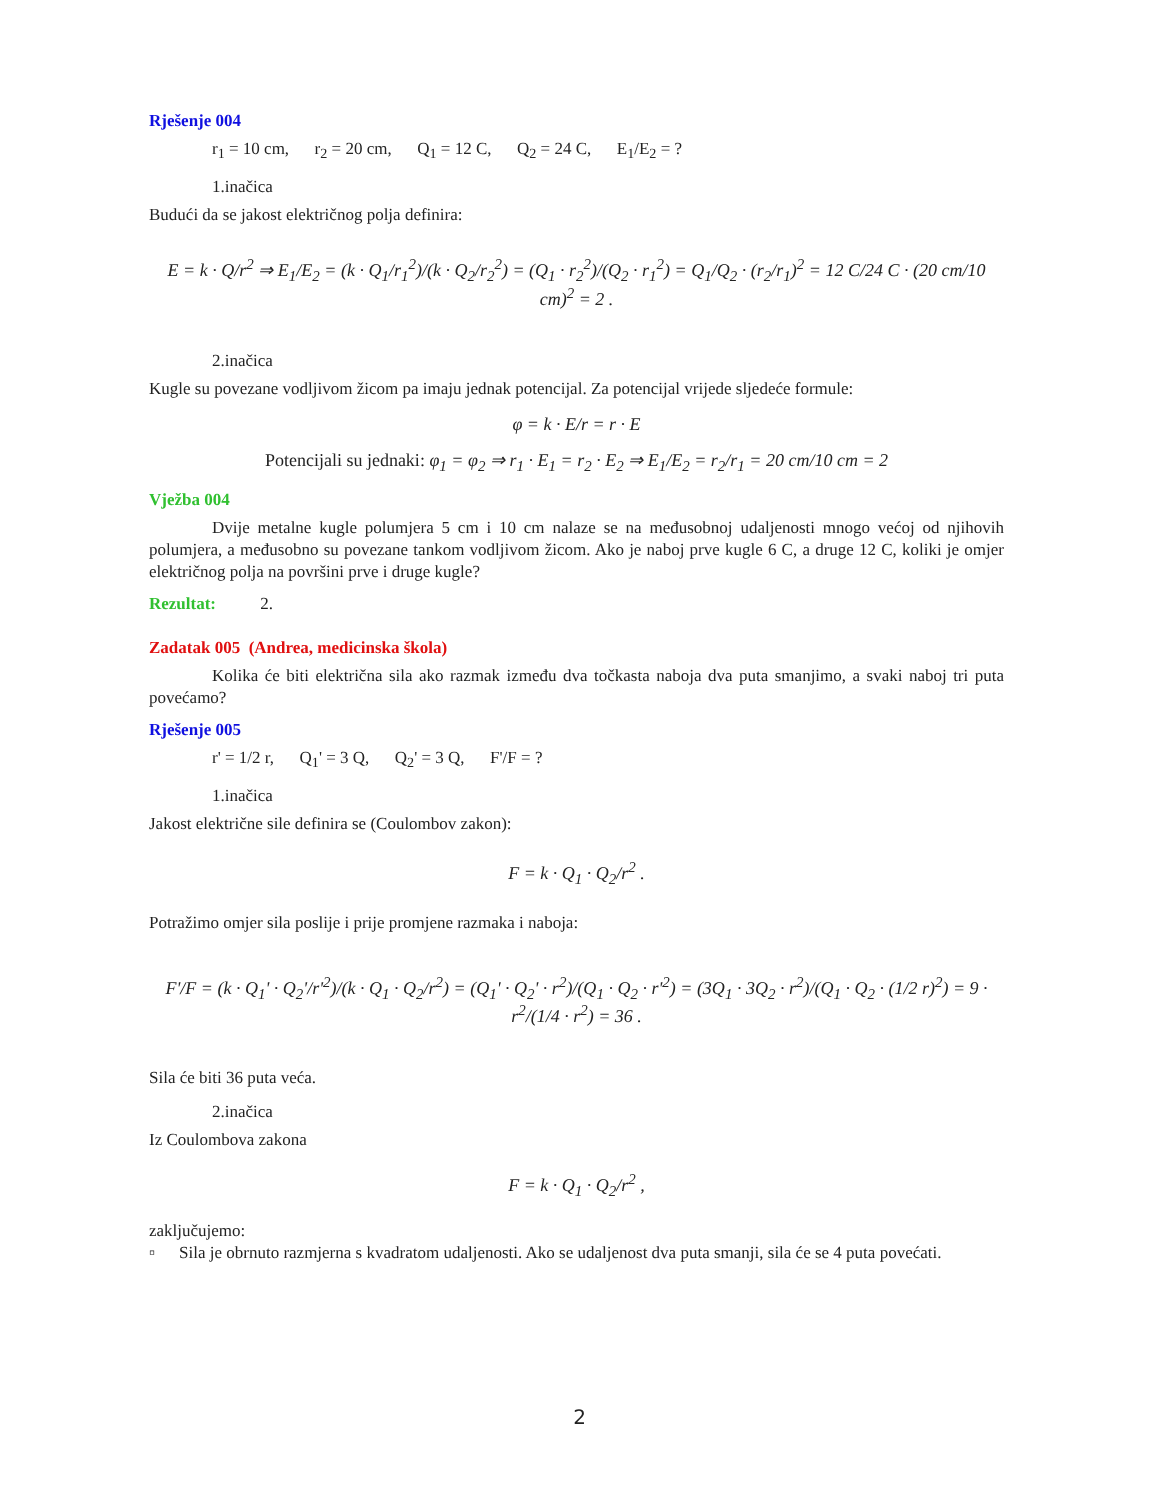Rješenje 004
r<sub>1</sub> = 10 cm, r<sub>2</sub> = 20 cm, Q<sub>1</sub> = 12 C, Q<sub>2</sub> = 24 C, E<sub>1</sub>/E<sub>2</sub> = ?
1.inačica
Budući da se jakost električnog polja definira:
E = k · Q/r<sup>2</sup> ⇒ E<sub>1</sub>/E<sub>2</sub> = (k · Q<sub>1</sub>/r<sub>1</sub><sup>2</sup>)/(k · Q<sub>2</sub>/r<sub>2</sub><sup>2</sup>) = (Q<sub>1</sub> · r<sub>2</sub><sup>2</sup>)/(Q<sub>2</sub> · r<sub>1</sub><sup>2</sup>) = Q<sub>1</sub>/Q<sub>2</sub> · (r<sub>2</sub>/r<sub>1</sub>)<sup>2</sup> = 12 C/24 C · (20 cm/10 cm)<sup>2</sup> = 2 .
2.inačica
Kugle su povezane vodljivom žicom pa imaju jednak potencijal. Za potencijal vrijede sljedeće formule:
φ = k · E/r = r · E
Potencijali su jednaki: φ<sub>1</sub> = φ<sub>2</sub> ⇒ r<sub>1</sub> · E<sub>1</sub> = r<sub>2</sub> · E<sub>2</sub> ⇒ E<sub>1</sub>/E<sub>2</sub> = r<sub>2</sub>/r<sub>1</sub> = 20 cm/10 cm = 2
Vježba 004
Dvije metalne kugle polumjera 5 cm i 10 cm nalaze se na međusobnoj udaljenosti mnogo većoj od njihovih polumjera, a međusobno su povezane tankom vodljivom žicom. Ako je naboj prve kugle 6 C, a druge 12 C, koliki je omjer električnog polja na površini prve i druge kugle?
Rezultat: 2.
Zadatak 005 (Andrea, medicinska škola)
Kolika će biti električna sila ako razmak između dva točkasta naboja dva puta smanjimo, a svaki naboj tri puta povećamo?
Rješenje 005
r' = 1/2 r, Q<sub>1</sub>' = 3 Q, Q<sub>2</sub>' = 3 Q, F'/F = ?
1.inačica
Jakost električne sile definira se (Coulombov zakon):
F = k · Q<sub>1</sub> · Q<sub>2</sub>/r<sup>2</sup> .
Potražimo omjer sila poslije i prije promjene razmaka i naboja:
F'/F = (k · Q<sub>1</sub>' · Q<sub>2</sub>'/r'<sup>2</sup>)/(k · Q<sub>1</sub> · Q<sub>2</sub>/r<sup>2</sup>) = (Q<sub>1</sub>' · Q<sub>2</sub>' · r<sup>2</sup>)/(Q<sub>1</sub> · Q<sub>2</sub> · r'<sup>2</sup>) = (3Q<sub>1</sub> · 3Q<sub>2</sub> · r<sup>2</sup>)/(Q<sub>1</sub> · Q<sub>2</sub> · (1/2 r)<sup>2</sup>) = 9 · r<sup>2</sup>/(1/4 · r<sup>2</sup>) = 36 .
Sila će biti 36 puta veća.
2.inačica
Iz Coulombova zakona
F = k · Q<sub>1</sub> · Q<sub>2</sub>/r<sup>2</sup> ,
zaključujemo:
▫ Sila je obrnuto razmjerna s kvadratom udaljenosti. Ako se udaljenost dva puta smanji, sila će se 4 puta povećati.
2